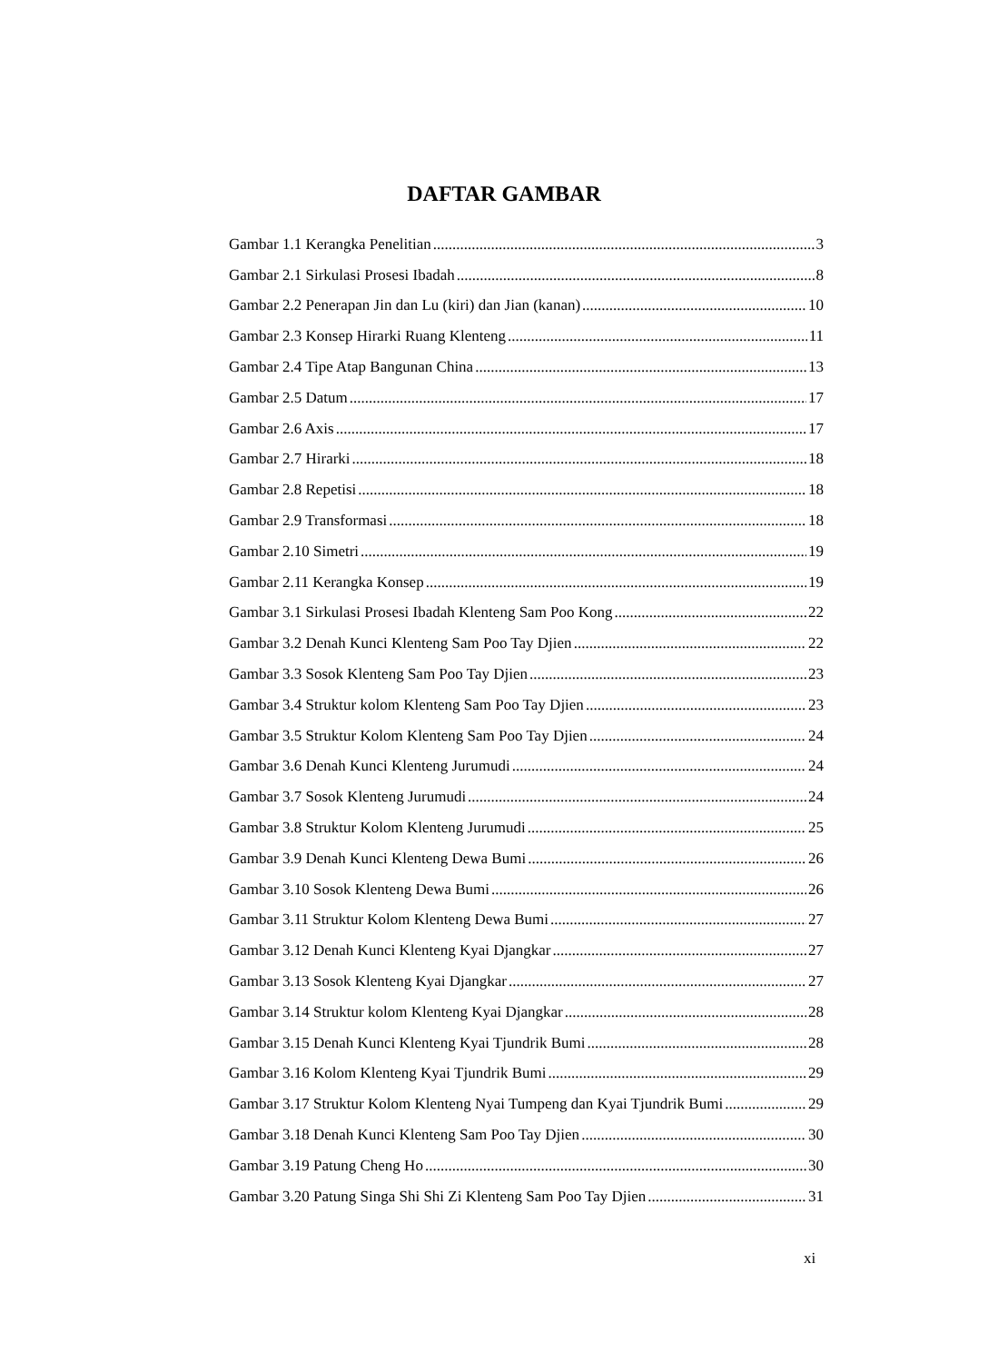DAFTAR GAMBAR
Gambar 1.1 Kerangka Penelitian 3
Gambar 2.1 Sirkulasi Prosesi Ibadah 8
Gambar 2.2 Penerapan Jin dan Lu (kiri) dan Jian (kanan) 10
Gambar 2.3 Konsep Hirarki Ruang Klenteng 11
Gambar 2.4 Tipe Atap Bangunan China 13
Gambar 2.5 Datum 17
Gambar 2.6 Axis 17
Gambar 2.7 Hirarki 18
Gambar 2.8 Repetisi 18
Gambar 2.9 Transformasi 18
Gambar 2.10 Simetri 19
Gambar 2.11 Kerangka Konsep 19
Gambar 3.1 Sirkulasi Prosesi Ibadah Klenteng Sam Poo Kong 22
Gambar 3.2 Denah Kunci Klenteng Sam Poo Tay Djien 22
Gambar 3.3 Sosok Klenteng Sam Poo Tay Djien 23
Gambar 3.4 Struktur kolom Klenteng Sam Poo Tay Djien 23
Gambar 3.5 Struktur Kolom Klenteng Sam Poo Tay Djien 24
Gambar 3.6 Denah Kunci Klenteng Jurumudi 24
Gambar 3.7 Sosok Klenteng Jurumudi 24
Gambar 3.8 Struktur Kolom Klenteng Jurumudi 25
Gambar 3.9 Denah Kunci Klenteng Dewa Bumi 26
Gambar 3.10 Sosok Klenteng Dewa Bumi 26
Gambar 3.11 Struktur Kolom Klenteng Dewa Bumi 27
Gambar 3.12 Denah Kunci Klenteng Kyai Djangkar 27
Gambar 3.13 Sosok Klenteng Kyai Djangkar 27
Gambar 3.14 Struktur kolom Klenteng Kyai Djangkar 28
Gambar 3.15 Denah Kunci Klenteng Kyai Tjundrik Bumi 28
Gambar 3.16 Kolom Klenteng Kyai Tjundrik Bumi 29
Gambar 3.17 Struktur Kolom Klenteng Nyai Tumpeng dan Kyai Tjundrik Bumi 29
Gambar 3.18 Denah Kunci Klenteng Sam Poo Tay Djien 30
Gambar 3.19 Patung Cheng Ho 30
Gambar 3.20 Patung Singa Shi Shi Zi Klenteng Sam Poo Tay Djien 31
xi